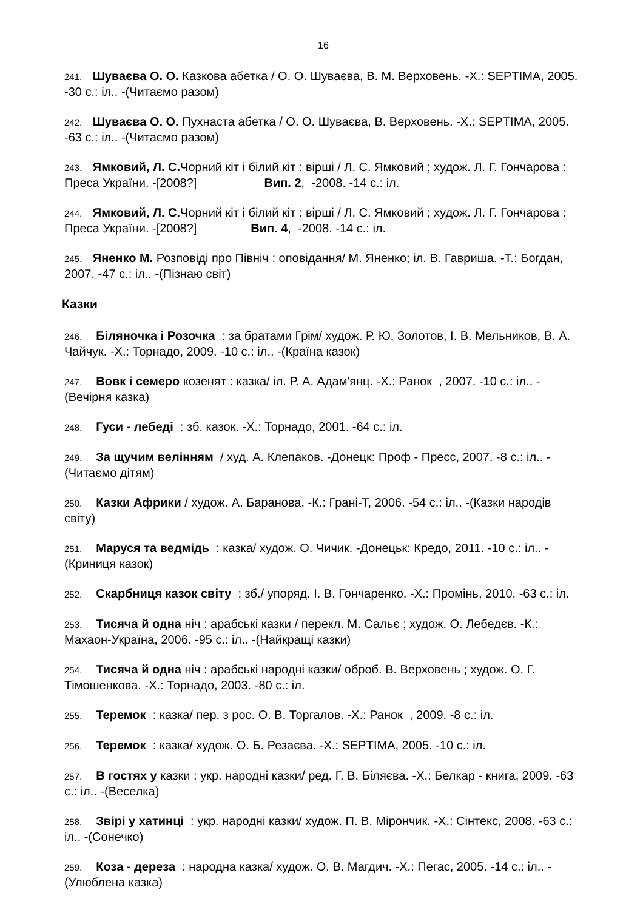16
241. Шуваєва О. О. Казкова абетка / О. О. Шуваєва, В. М. Верховень. -Х.: SEPTIMA, 2005. -30 с.: іл.. -(Читаємо разом)
242. Шуваєва О. О. Пухнаста абетка / О. О. Шуваєва, В. Верховень. -Х.: SEPTIMA, 2005. -63 с.: іл.. -(Читаємо разом)
243. Ямковий, Л. С. Чорний кіт і білий кіт : вірші / Л. С. Ямковий ; худож. Л. Г. Гончарова : Преса України. -[2008?] Вип. 2, -2008. -14 с.: іл.
244. Ямковий, Л. С. Чорний кіт і білий кіт : вірші / Л. С. Ямковий ; худож. Л. Г. Гончарова : Преса України. -[2008?] Вип. 4, -2008. -14 с.: іл.
245. Яненко М. Розповіді про Північ : оповідання/ М. Яненко; іл. В. Гавриша. -Т.: Богдан, 2007. -47 с.: іл.. -(Пізнаю світ)
Казки
246. Біляночка і Розочка : за братами Грім/ худож. Р. Ю. Золотов, І. В. Мельников, В. А. Чайчук. -Х.: Торнадо, 2009. -10 с.: іл.. -(Країна казок)
247. Вовк і семеро козенят : казка/ іл. Р. А. Адам'янц. -Х.: Ранок , 2007. -10 с.: іл.. -(Вечірня казка)
248. Гуси - лебеді : зб. казок. -Х.: Торнадо, 2001. -64 с.: іл.
249. За щучим велінням / худ. А. Клепаков. -Донецк: Проф - Пресс, 2007. -8 с.: іл.. -(Читаємо дітям)
250. Казки Африки / худож. А. Баранова. -К.: Грані-Т, 2006. -54 с.: іл.. -(Казки народів світу)
251. Маруся та ведмідь : казка/ худож. О. Чичик. -Донецьк: Кредо, 2011. -10 с.: іл.. -(Криниця казок)
252. Скарбниця казок світу : зб./ упоряд. І. В. Гончаренко. -Х.: Промінь, 2010. -63 с.: іл.
253. Тисяча й одна ніч : арабські казки / перекл. М. Сальє ; худож. О. Лебедєв. -К.: Махаон-Україна, 2006. -95 с.: іл.. -(Найкращі казки)
254. Тисяча й одна ніч : арабські народні казки/ оброб. В. Верховень ; худож. О. Г. Тімошенкова. -Х.: Торнадо, 2003. -80 с.: іл.
255. Теремок : казка/ пер. з рос. О. В. Торгалов. -Х.: Ранок , 2009. -8 с.: іл.
256. Теремок : казка/ худож. О. Б. Резаєва. -Х.: SEPTIMA, 2005. -10 с.: іл.
257. В гостях у казки : укр. народні казки/ ред. Г. В. Біляєва. -Х.: Белкар - книга, 2009. -63 с.: іл.. -(Веселка)
258. Звірі у хатинці : укр. народні казки/ худож. П. В. Мірончик. -Х.: Сінтекс, 2008. -63 с.: іл.. -(Сонечко)
259. Коза - дереза : народна казка/ худож. О. В. Магдич. -Х.: Пегас, 2005. -14 с.: іл.. -(Улюблена казка)